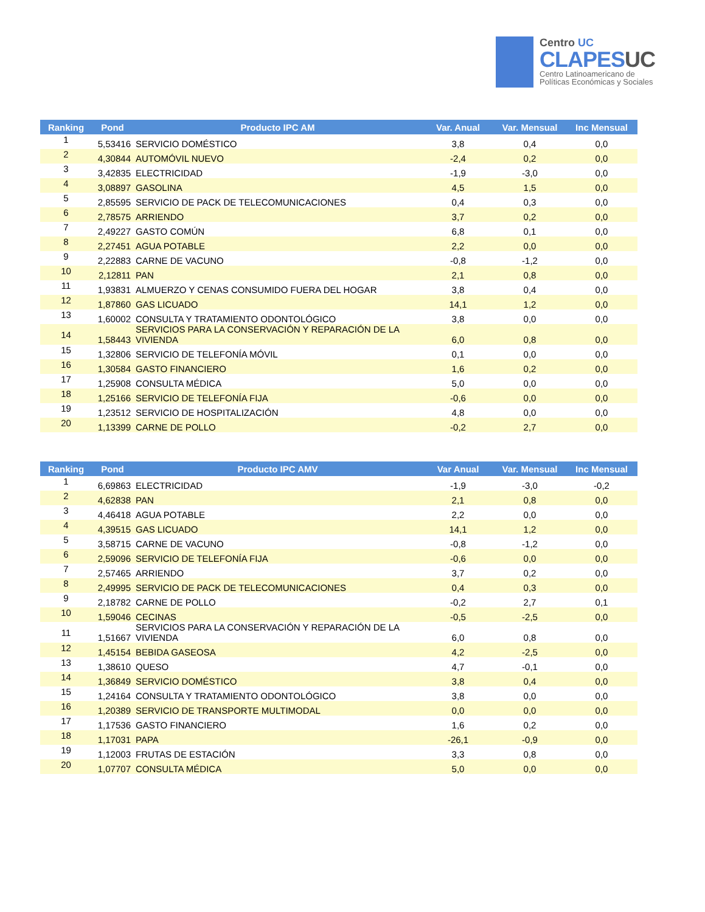Centro UC
CLAPESUC
Centro Latinoamericano de
Políticas Económicas y Sociales
| Ranking | Pond | Producto IPC AM | Var. Anual | Var. Mensual | Inc Mensual |
| --- | --- | --- | --- | --- | --- |
| 1 | 5,53416 | SERVICIO DOMÉSTICO | 3,8 | 0,4 | 0,0 |
| 2 | 4,30844 | AUTOMÓVIL NUEVO | -2,4 | 0,2 | 0,0 |
| 3 | 3,42835 | ELECTRICIDAD | -1,9 | -3,0 | 0,0 |
| 4 | 3,08897 | GASOLINA | 4,5 | 1,5 | 0,0 |
| 5 | 2,85595 | SERVICIO DE PACK DE TELECOMUNICACIONES | 0,4 | 0,3 | 0,0 |
| 6 | 2,78575 | ARRIENDO | 3,7 | 0,2 | 0,0 |
| 7 | 2,49227 | GASTO COMÚN | 6,8 | 0,1 | 0,0 |
| 8 | 2,27451 | AGUA POTABLE | 2,2 | 0,0 | 0,0 |
| 9 | 2,22883 | CARNE DE VACUNO | -0,8 | -1,2 | 0,0 |
| 10 | 2,12811 | PAN | 2,1 | 0,8 | 0,0 |
| 11 | 1,93831 | ALMUERZO Y CENAS CONSUMIDO FUERA DEL HOGAR | 3,8 | 0,4 | 0,0 |
| 12 | 1,87860 | GAS LICUADO | 14,1 | 1,2 | 0,0 |
| 13 | 1,60002 | CONSULTA Y TRATAMIENTO ODONTOLÓGICO | 3,8 | 0,0 | 0,0 |
| 14 | 1,58443 | SERVICIOS PARA LA CONSERVACIÓN Y REPARACIÓN DE LA VIVIENDA | 6,0 | 0,8 | 0,0 |
| 15 | 1,32806 | SERVICIO DE TELEFONÍA MÓVIL | 0,1 | 0,0 | 0,0 |
| 16 | 1,30584 | GASTO FINANCIERO | 1,6 | 0,2 | 0,0 |
| 17 | 1,25908 | CONSULTA MÉDICA | 5,0 | 0,0 | 0,0 |
| 18 | 1,25166 | SERVICIO DE TELEFONÍA FIJA | -0,6 | 0,0 | 0,0 |
| 19 | 1,23512 | SERVICIO DE HOSPITALIZACIÓN | 4,8 | 0,0 | 0,0 |
| 20 | 1,13399 | CARNE DE POLLO | -0,2 | 2,7 | 0,0 |
| Ranking | Pond | Producto IPC AMV | Var Anual | Var. Mensual | Inc Mensual |
| --- | --- | --- | --- | --- | --- |
| 1 | 6,69863 | ELECTRICIDAD | -1,9 | -3,0 | -0,2 |
| 2 | 4,62838 | PAN | 2,1 | 0,8 | 0,0 |
| 3 | 4,46418 | AGUA POTABLE | 2,2 | 0,0 | 0,0 |
| 4 | 4,39515 | GAS LICUADO | 14,1 | 1,2 | 0,0 |
| 5 | 3,58715 | CARNE DE VACUNO | -0,8 | -1,2 | 0,0 |
| 6 | 2,59096 | SERVICIO DE TELEFONÍA FIJA | -0,6 | 0,0 | 0,0 |
| 7 | 2,57465 | ARRIENDO | 3,7 | 0,2 | 0,0 |
| 8 | 2,49995 | SERVICIO DE PACK DE TELECOMUNICACIONES | 0,4 | 0,3 | 0,0 |
| 9 | 2,18782 | CARNE DE POLLO | -0,2 | 2,7 | 0,1 |
| 10 | 1,59046 | CECINAS | -0,5 | -2,5 | 0,0 |
| 11 | 1,51667 | SERVICIOS PARA LA CONSERVACIÓN Y REPARACIÓN DE LA VIVIENDA | 6,0 | 0,8 | 0,0 |
| 12 | 1,45154 | BEBIDA GASEOSA | 4,2 | -2,5 | 0,0 |
| 13 | 1,38610 | QUESO | 4,7 | -0,1 | 0,0 |
| 14 | 1,36849 | SERVICIO DOMÉSTICO | 3,8 | 0,4 | 0,0 |
| 15 | 1,24164 | CONSULTA Y TRATAMIENTO ODONTOLÓGICO | 3,8 | 0,0 | 0,0 |
| 16 | 1,20389 | SERVICIO DE TRANSPORTE MULTIMODAL | 0,0 | 0,0 | 0,0 |
| 17 | 1,17536 | GASTO FINANCIERO | 1,6 | 0,2 | 0,0 |
| 18 | 1,17031 | PAPA | -26,1 | -0,9 | 0,0 |
| 19 | 1,12003 | FRUTAS DE ESTACIÓN | 3,3 | 0,8 | 0,0 |
| 20 | 1,07707 | CONSULTA MÉDICA | 5,0 | 0,0 | 0,0 |